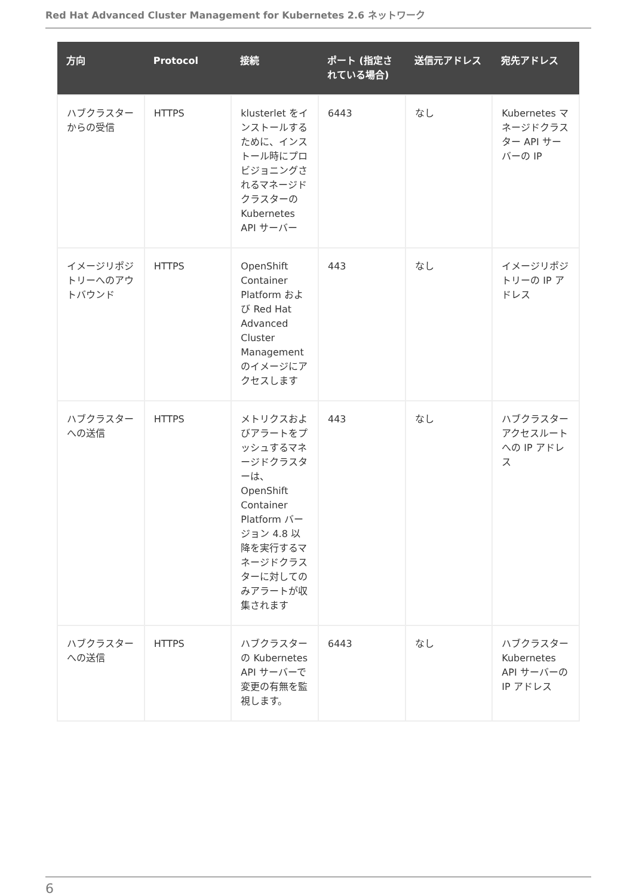Red Hat Advanced Cluster Management for Kubernetes 2.6 ネットワーク
| 方向 | Protocol | 接続 | ポート (指定されている場合) | 送信元アドレス | 宛先アドレス |
| --- | --- | --- | --- | --- | --- |
| ハブクラスターからの受信 | HTTPS | klusterlet をインストールするために、インストール時にプロビジョニングされるマネージドクラスターの Kubernetes API サーバー | 6443 | なし | Kubernetes マネージドクラスター API サーバーの IP |
| イメージリポジトリーへのアウトバウンド | HTTPS | OpenShift Container Platform および Red Hat Advanced Cluster Management のイメージにアクセスします | 443 | なし | イメージリポジトリーの IP アドレス |
| ハブクラスターへの送信 | HTTPS | メトリクスおよびアラートをプッシュするマネージドクラスターは、OpenShift Container Platform バージョン 4.8 以降を実行するマネージドクラスターに対してのみアラートが収集されます | 443 | なし | ハブクラスターアクセスルートへの IP アドレス |
| ハブクラスターへの送信 | HTTPS | ハブクラスターの Kubernetes API サーバーで変更の有無を監視します。 | 6443 | なし | ハブクラスター Kubernetes API サーバーの IP アドレス |
6